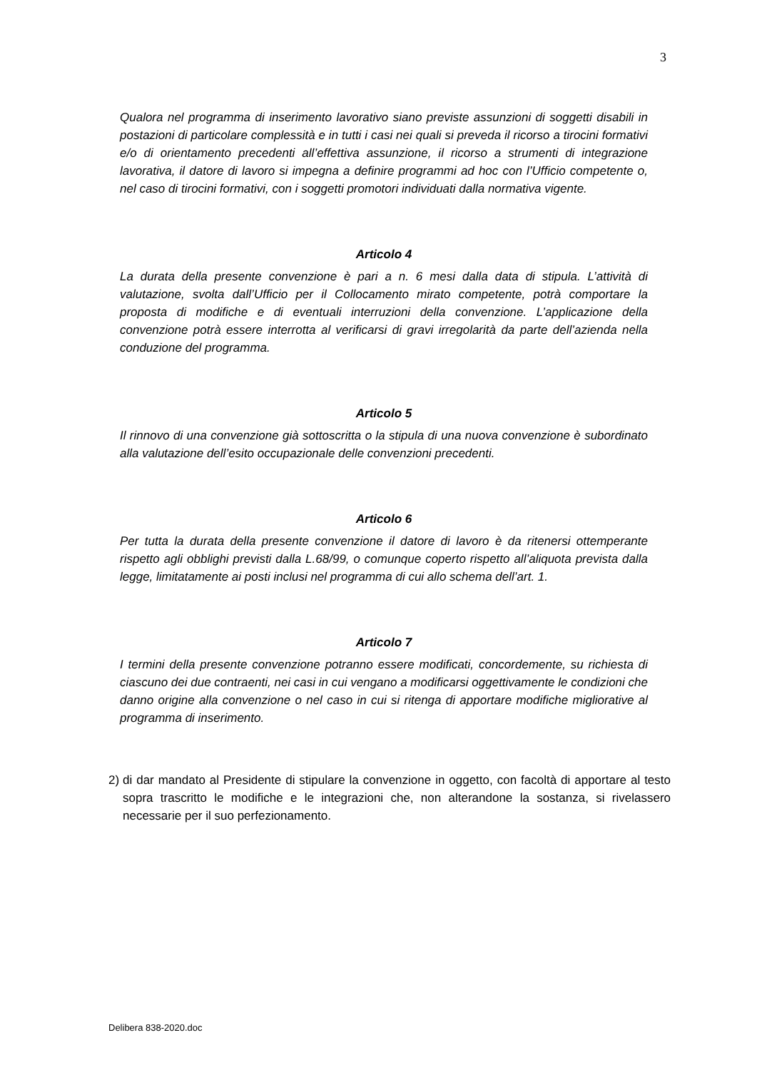3
Qualora nel programma di inserimento lavorativo siano previste assunzioni di soggetti disabili in postazioni di particolare complessità e in tutti i casi nei quali si preveda il ricorso a tirocini formativi e/o di orientamento precedenti all’effettiva assunzione, il ricorso a strumenti di integrazione lavorativa, il datore di lavoro si impegna a definire programmi ad hoc con l’Ufficio competente o, nel caso di tirocini formativi, con i soggetti promotori individuati dalla normativa vigente.
Articolo 4
La durata della presente convenzione è pari a n. 6 mesi dalla data di stipula. L’attività di valutazione, svolta dall’Ufficio per il Collocamento mirato competente, potrà comportare la proposta di modifiche e di eventuali interruzioni della convenzione. L’applicazione della convenzione potrà essere interrotta al verificarsi di gravi irregolarità da parte dell’azienda nella conduzione del programma.
Articolo 5
Il rinnovo di una convenzione già sottoscritta o la stipula di una nuova convenzione è subordinato alla valutazione dell’esito occupazionale delle convenzioni precedenti.
Articolo 6
Per tutta la durata della presente convenzione il datore di lavoro è da ritenersi ottemperante rispetto agli obblighi previsti dalla L.68/99, o comunque coperto rispetto all’aliquota prevista dalla legge, limitatamente ai posti inclusi nel programma di cui allo schema dell’art. 1.
Articolo 7
I termini della presente convenzione potranno essere modificati, concordemente, su richiesta di ciascuno dei due contraenti, nei casi in cui vengano a modificarsi oggettivamente le condizioni che danno origine alla convenzione o nel caso in cui si ritenga di apportare modifiche migliorative al programma di inserimento.
2)
di dar mandato al Presidente di stipulare la convenzione in oggetto, con facoltà di apportare al testo sopra trascritto le modifiche e le integrazioni che, non alterandone la sostanza, si rivelassero necessarie per il suo perfezionamento.
Delibera 838-2020.doc